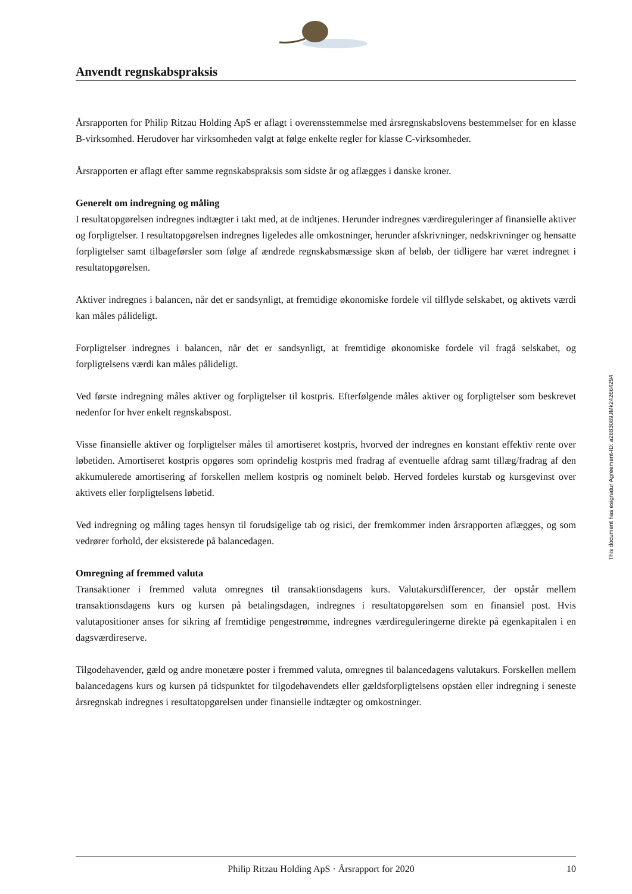Anvendt regnskabspraksis
Årsrapporten for Philip Ritzau Holding ApS er aflagt i overensstemmelse med årsregnskabslovens bestemmelser for en klasse B-virksomhed. Herudover har virksomheden valgt at følge enkelte regler for klasse C-virksomheder.
Årsrapporten er aflagt efter samme regnskabspraksis som sidste år og aflægges i danske kroner.
Generelt om indregning og måling
I resultatopgørelsen indregnes indtægter i takt med, at de indtjenes. Herunder indregnes værdireguleringer af finansielle aktiver og forpligtelser. I resultatopgørelsen indregnes ligeledes alle omkostninger, herunder afskrivninger, nedskrivninger og hensatte forpligtelser samt tilbageførsler som følge af ændrede regnskabsmæssige skøn af beløb, der tidligere har været indregnet i resultatopgørelsen.
Aktiver indregnes i balancen, når det er sandsynligt, at fremtidige økonomiske fordele vil tilflyde selskabet, og aktivets værdi kan måles pålideligt.
Forpligtelser indregnes i balancen, når det er sandsynligt, at fremtidige økonomiske fordele vil fragå selskabet, og forpligtelsens værdi kan måles pålideligt.
Ved første indregning måles aktiver og forpligtelser til kostpris. Efterfølgende måles aktiver og forpligtelser som beskrevet nedenfor for hver enkelt regnskabspost.
Visse finansielle aktiver og forpligtelser måles til amortiseret kostpris, hvorved der indregnes en konstant effektiv rente over løbetiden. Amortiseret kostpris opgøres som oprindelig kostpris med fradrag af eventuelle afdrag samt tillæg/fradrag af den akkumulerede amortisering af forskellen mellem kostpris og nominelt beløb. Herved fordeles kurstab og kursgevinst over aktivets eller forpligtelsens løbetid.
Ved indregning og måling tages hensyn til forudsigelige tab og risici, der fremkommer inden årsrapporten aflægges, og som vedrører forhold, der eksisterede på balancedagen.
Omregning af fremmed valuta
Transaktioner i fremmed valuta omregnes til transaktionsdagens kurs. Valutakursdifferencer, der opstår mellem transaktionsdagens kurs og kursen på betalingsdagen, indregnes i resultatopgørelsen som en finansiel post. Hvis valutapositioner anses for sikring af fremtidige pengestrømme, indregnes værdireguleringerne direkte på egenkapitalen i en dagsværdireserve.
Tilgodehavender, gæld og andre monetære poster i fremmed valuta, omregnes til balancedagens valutakurs. Forskellen mellem balancedagens kurs og kursen på tidspunktet for tilgodehavendets eller gældsforpligtelsens opståen eller indregning i seneste årsregnskab indregnes i resultatopgørelsen under finansielle indtægter og omkostninger.
This document has esignatur Agreement-ID: a2683089JMk242664294
Philip Ritzau Holding ApS · Årsrapport for 2020 10